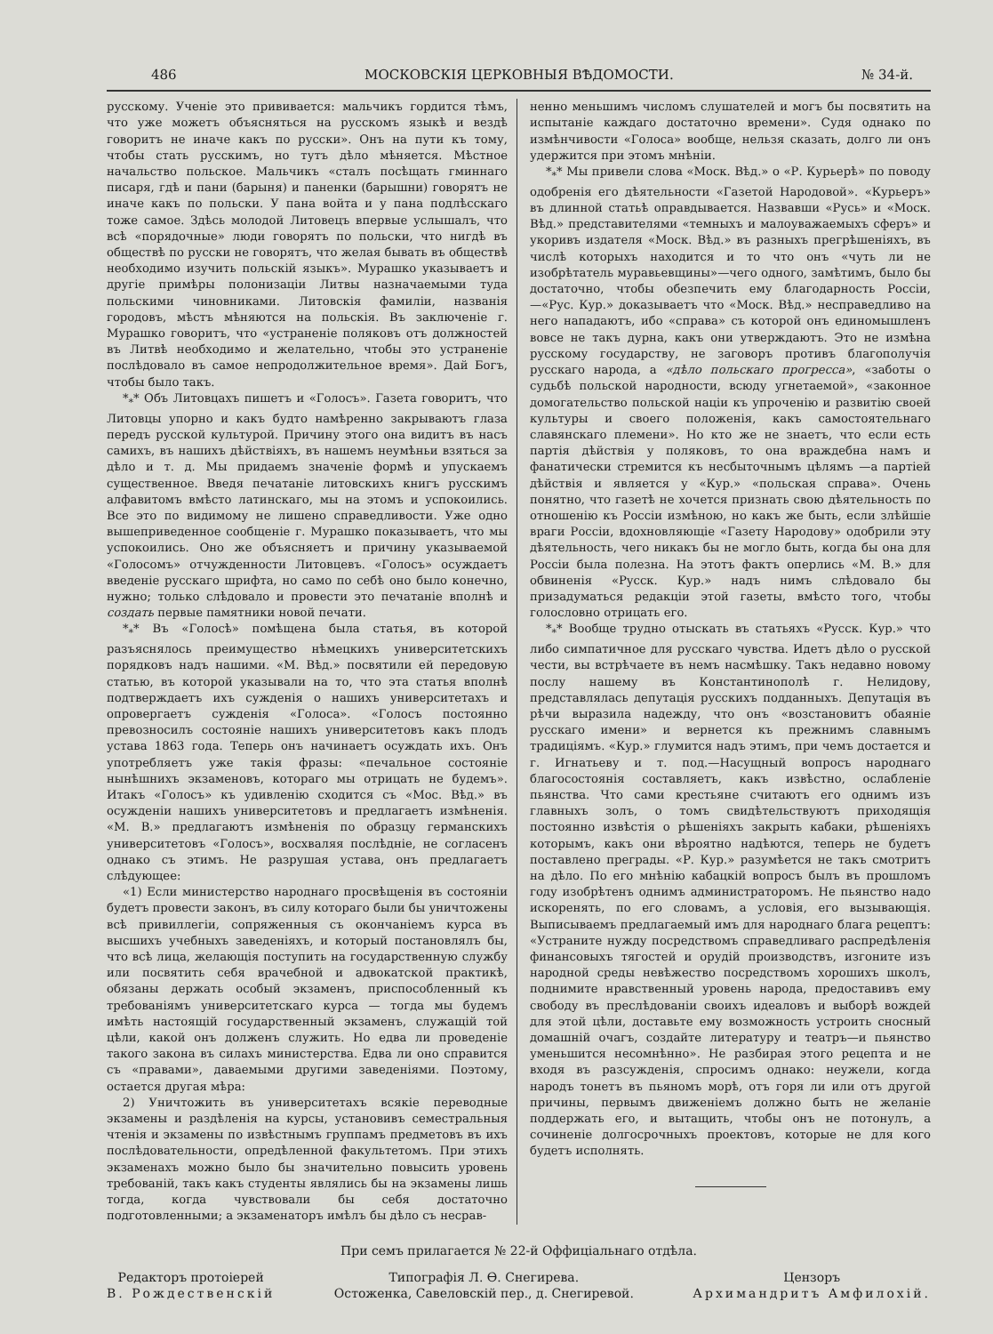486 МОСКОВСКІЯ ЦЕРКОВНЫЯ ВѢДОМОСТИ. № 34-й.
русскому. Ученіе это прививается: мальчикъ гордится тѣмъ, что уже можетъ объясняться на русскомъ языкѣ и вездѣ говоритъ не иначе какъ по русски». Онъ на пути къ тому, чтобы стать русскимъ, но тутъ дѣло мѣняется. Мѣстное начальство польское. Мальчикъ «сталъ посѣщать гминнаго писаря, гдѣ и пани (барыня) и паненки (барышни) говорятъ не иначе какъ по польски. У пана войта и у пана подлѣсскаго тоже самое. Здѣсь молодой Литовецъ впервые услышалъ, что всѣ «порядочные» люди говорятъ по польски, что нигдѣ въ обществѣ по русски не говорятъ, что желая бывать въ обществѣ необходимо изучить польскій языкъ». Мурашко указываетъ и другіе примѣры полонизаціи Литвы назначаемыми туда польскими чиновниками. Литовскія фамиліи, названія городовъ, мѣстъ мѣняются на польскія. Въ заключеніе г. Мурашко говоритъ, что «устраненіе поляковъ отъ должностей въ Литвѣ необходимо и желательно, чтобы это устраненіе послѣдовало въ самое непродолжительное время». Дай Богъ, чтобы было такъ.
*<sub>*</sub>* Объ Литовцахъ пишетъ и «Голосъ». Газета говоритъ, что Литовцы упорно и какъ будто намѣренно закрываютъ глаза передъ русской культурой. Причину этого она видитъ въ насъ самихъ, въ нашихъ дѣйствіяхъ, въ нашемъ неумѣньи взяться за дѣло и т. д. Мы придаемъ значеніе формѣ и упускаемъ существенное. Введя печатаніе литовскихъ книгъ русскимъ алфавитомъ вмѣсто латинскаго, мы на этомъ и успокоились. Все это по видимому не лишено справедливости. Уже одно вышеприведенное сообщеніе г. Мурашко показываетъ, что мы успокоились. Оно же объясняетъ и причину указываемой «Голосомъ» отчужденности Литовцевъ. «Голосъ» осуждаетъ введеніе русскаго шрифта, но само по себѣ оно было конечно, нужно; только слѣдовало и провести это печатаніе вполнѣ и создать первые памятники новой печати.
*<sub>*</sub>* Въ «Голосѣ» помѣщена была статья, въ которой разъяснялось преимущество нѣмецкихъ университетскихъ порядковъ надъ нашими. «М. Вѣд.» посвятили ей передовую статью, въ которой указывали на то, что эта статья вполнѣ подтверждаетъ ихъ сужденія о нашихъ университетахъ и опровергаетъ сужденія «Голоса». «Голосъ постоянно превозносилъ состояніе нашихъ университетовъ какъ плодъ устава 1863 года. Теперь онъ начинаетъ осуждать ихъ. Онъ употребляетъ уже такія фразы: «печальное состояніе нынѣшнихъ экзаменовъ, котораго мы отрицать не будемъ». Итакъ «Голосъ» къ удивленію сходится съ «Мос. Вѣд.» въ осужденіи нашихъ университетовъ и предлагаетъ измѣненія. «М. В.» предлагаютъ измѣненія по образцу германскихъ университетовъ «Голосъ», восхваляя послѣдніе, не согласенъ однако съ этимъ. Не разрушая устава, онъ предлагаетъ слѣдующее:
«1) Если министерство народнаго просвѣщенія въ состояніи будетъ провести законъ, въ силу котораго были бы уничтожены всѣ привиллегіи, сопряженныя съ окончаніемъ курса въ высшихъ учебныхъ заведеніяхъ, и который постановлялъ бы, что всѣ лица, желающія поступить на государственную службу или посвятить себя врачебной и адвокатской практикѣ, обязаны держать особый экзаменъ, приспособленный къ требованіямъ университетскаго курса — тогда мы будемъ имѣть настоящій государственный экзаменъ, служащій той цѣли, какой онъ долженъ служить. Но едва ли проведеніе такого закона въ силахъ министерства. Едва ли оно справится съ «правами», даваемыми другими заведеніями. Поэтому, остается другая мѣра:
2) Уничтожить въ университетахъ всякіе переводные экзамены и раздѣленія на курсы, установивъ семестральныя чтенія и экзамены по извѣстнымъ группамъ предметовъ въ ихъ послѣдовательности, опредѣленной факультетомъ. При этихъ экзаменахъ можно было бы значительно повысить уровень требованій, такъ какъ студенты являлись бы на экзамены лишь тогда, когда чувствовали бы себя достаточно подготовленными; а экзаменаторъ имѣлъ бы дѣло съ несрав-
ненно меньшимъ числомъ слушателей и могъ бы посвятить на испытаніе каждаго достаточно времени». Судя однако по измѣнчивости «Голоса» вообще, нельзя сказать, долго ли онъ удержится при этомъ мнѣніи.
*<sub>*</sub>* Мы привели слова «Моск. Вѣд.» о «Р. Курьерѣ» по поводу одобренія его дѣятельности «Газетой Народовой». «Курьеръ» въ длинной статьѣ оправдывается. Назвавши «Русь» и «Моск. Вѣд.» представителями «темныхъ и малоуважаемыхъ сферъ» и укоривъ издателя «Моск. Вѣд.» въ разныхъ прегрѣшеніяхъ, въ числѣ которыхъ находится и то что онъ «чуть ли не изобрѣтатель муравьевщины»—чего одного, замѣтимъ, было бы достаточно, чтобы обезпечить ему благодарность Россіи,—«Рус. Кур.» доказываетъ что «Моск. Вѣд.» несправедливо на него нападаютъ, ибо «справа» съ которой онъ единомышленъ вовсе не такъ дурна, какъ они утверждаютъ. Это не измѣна русскому государству, не заговоръ противъ благополучія русскаго народа, а «дѣло польскаго прогресса», «заботы о судьбѣ польской народности, всюду угнетаемой», «законное домогательство польской націи къ упроченію и развитію своей культуры и своего положенія, какъ самостоятельнаго славянскаго племени». Но кто же не знаетъ, что если есть партія дѣйствія у поляковъ, то она враждебна намъ и фанатически стремится къ несбыточнымъ цѣлямъ —а партіей дѣйствія и является у «Кур.» «польская справа». Очень понятно, что газетѣ не хочется признать свою дѣятельность по отношенію къ Россіи измѣною, но какъ же быть, если злѣйшіе враги Россіи, вдохновляющіе «Газету Народову» одобрили эту дѣятельность, чего никакъ бы не могло быть, когда бы она для Россіи была полезна. На этотъ фактъ оперлись «М. В.» для обвиненія «Русск. Кур.» надъ нимъ слѣдовало бы призадуматься редакціи этой газеты, вмѣсто того, чтобы голословно отрицать его.
*<sub>*</sub>* Вообще трудно отыскать въ статьяхъ «Русск. Кур.» что либо симпатичное для русскаго чувства. Идетъ дѣло о русской чести, вы встрѣчаете въ немъ насмѣшку. Такъ недавно новому послу нашему въ Константинополѣ г. Нелидову, представлялась депутація русскихъ подданныхъ. Депутація въ рѣчи выразила надежду, что онъ «возстановитъ обаяніе русскаго имени» и вернется къ прежнимъ славнымъ традиціямъ. «Кур.» глумится надъ этимъ, при чемъ достается и г. Игнатьеву и т. под.—Насущный вопросъ народнаго благосостоянія составляетъ, какъ извѣстно, ослабленіе пьянства. Что сами крестьяне считаютъ его однимъ изъ главныхъ золъ, о томъ свидѣтельствуютъ приходящія постоянно извѣстія о рѣшеніяхъ закрыть кабаки, рѣшеніяхъ которымъ, какъ они вѣроятно надѣются, теперь не будетъ поставлено преграды. «Р. Кур.» разумѣется не такъ смотритъ на дѣло. По его мнѣнію кабацкій вопросъ былъ въ прошломъ году изобрѣтенъ однимъ администраторомъ. Не пьянство надо искоренять, по его словамъ, а условія, его вызывающія. Выписываемъ предлагаемый имъ для народнаго блага рецептъ: «Устраните нужду посредствомъ справедливаго распредѣленія финансовыхъ тягостей и орудій производствъ, изгоните изъ народной среды невѣжество посредствомъ хорошихъ школъ, поднимите нравственный уровень народа, предоставивъ ему свободу въ преслѣдованіи своихъ идеаловъ и выборѣ вождей для этой цѣли, доставьте ему возможность устроить сносный домашній очагъ, создайте литературу и театръ—и пьянство уменьшится несомнѣнно». Не разбирая этого рецепта и не входя въ разсужденія, спросимъ однако: неужели, когда народъ тонетъ въ пьяномъ морѣ, отъ горя ли или отъ другой причины, первымъ движеніемъ должно быть не желаніе поддержать его, и вытащить, чтобы онъ не потонулъ, а сочиненіе долгосрочныхъ проектовъ, которые не для кого будетъ исполнять.
При семъ прилагается № 22-й Оффиціальнаго отдѣла.
Редакторъ протоіерей
В. Рождественскій
Типографія Л. Ѳ. Снегирева.
Остоженка, Савеловскій пер., д. Снегиревой.
Цензоръ
Архимандритъ Амфилохій.